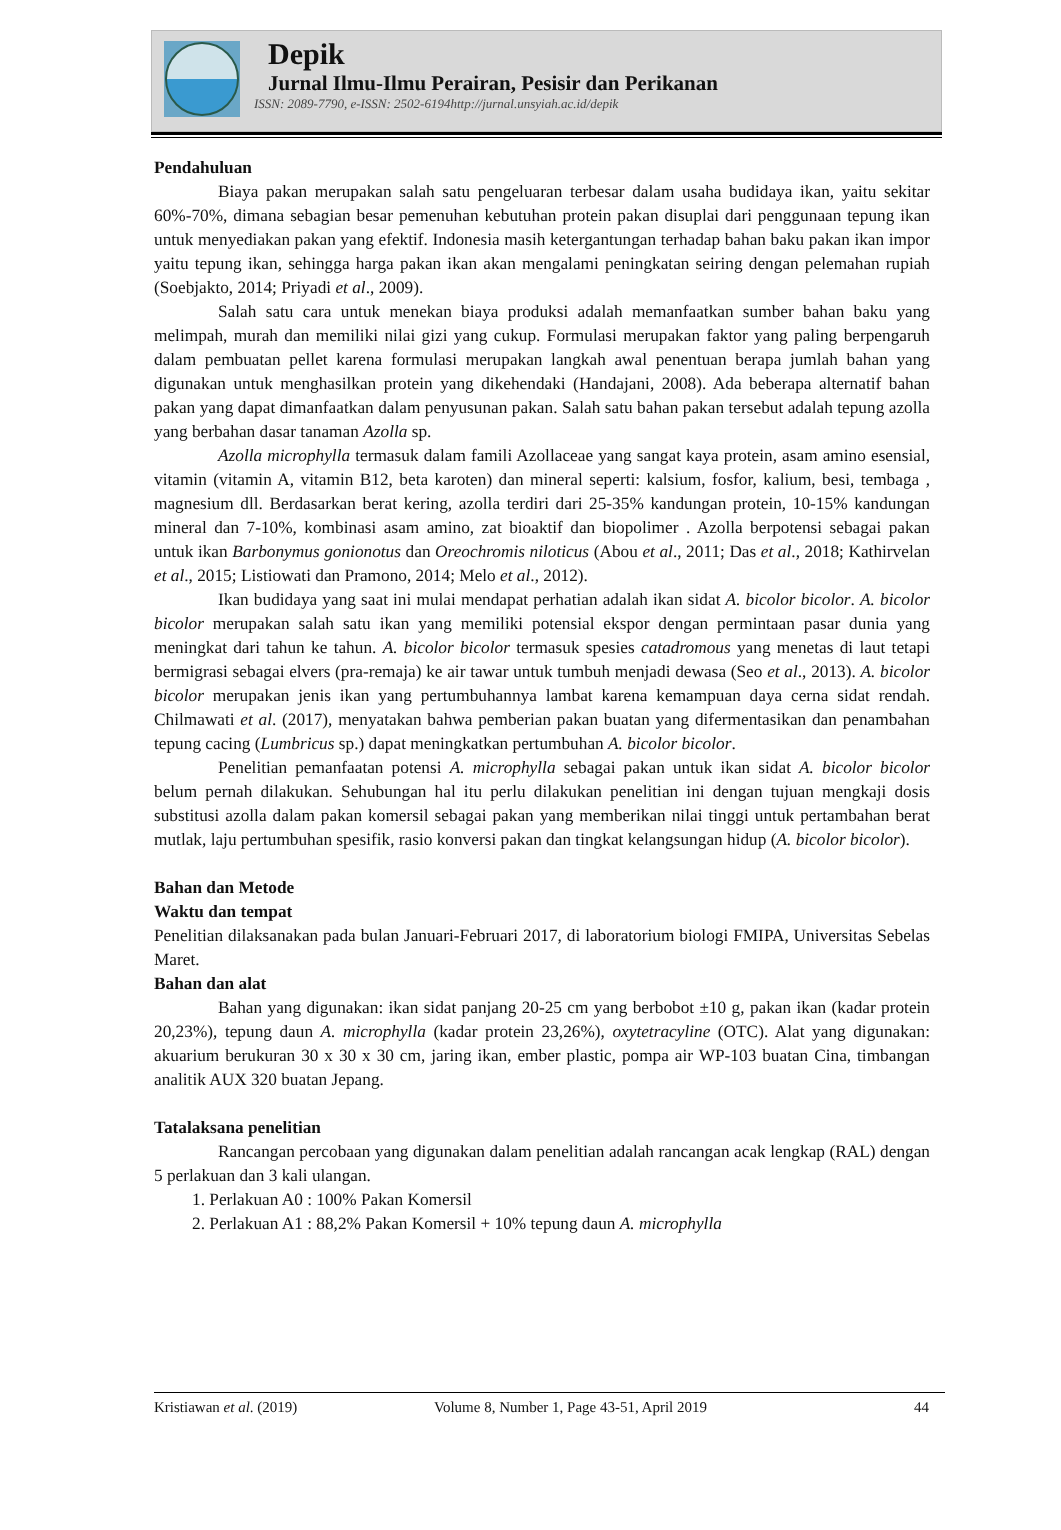Depik
Jurnal Ilmu-Ilmu Perairan, Pesisir dan Perikanan
ISSN: 2089-7790, e-ISSN: 2502-6194http://jurnal.unsyiah.ac.id/depik
Pendahuluan
Biaya pakan merupakan salah satu pengeluaran terbesar dalam usaha budidaya ikan, yaitu sekitar 60%-70%, dimana sebagian besar pemenuhan kebutuhan protein pakan disuplai dari penggunaan tepung ikan untuk menyediakan pakan yang efektif. Indonesia masih ketergantungan terhadap bahan baku pakan ikan impor yaitu tepung ikan, sehingga harga pakan ikan akan mengalami peningkatan seiring dengan pelemahan rupiah (Soebjakto, 2014; Priyadi et al., 2009).
Salah satu cara untuk menekan biaya produksi adalah memanfaatkan sumber bahan baku yang melimpah, murah dan memiliki nilai gizi yang cukup. Formulasi merupakan faktor yang paling berpengaruh dalam pembuatan pellet karena formulasi merupakan langkah awal penentuan berapa jumlah bahan yang digunakan untuk menghasilkan protein yang dikehendaki (Handajani, 2008). Ada beberapa alternatif bahan pakan yang dapat dimanfaatkan dalam penyusunan pakan. Salah satu bahan pakan tersebut adalah tepung azolla yang berbahan dasar tanaman Azolla sp.
Azolla microphylla termasuk dalam famili Azollaceae yang sangat kaya protein, asam amino esensial, vitamin (vitamin A, vitamin B12, beta karoten) dan mineral seperti: kalsium, fosfor, kalium, besi, tembaga , magnesium dll. Berdasarkan berat kering, azolla terdiri dari 25-35% kandungan protein, 10-15% kandungan mineral dan 7-10%, kombinasi asam amino, zat bioaktif dan biopolimer . Azolla berpotensi sebagai pakan untuk ikan Barbonymus gonionotus dan Oreochromis niloticus (Abou et al., 2011; Das et al., 2018; Kathirvelan et al., 2015; Listiowati dan Pramono, 2014; Melo et al., 2012).
Ikan budidaya yang saat ini mulai mendapat perhatian adalah ikan sidat A. bicolor bicolor. A. bicolor bicolor merupakan salah satu ikan yang memiliki potensial ekspor dengan permintaan pasar dunia yang meningkat dari tahun ke tahun. A. bicolor bicolor termasuk spesies catadromous yang menetas di laut tetapi bermigrasi sebagai elvers (pra-remaja) ke air tawar untuk tumbuh menjadi dewasa (Seo et al., 2013). A. bicolor bicolor merupakan jenis ikan yang pertumbuhannya lambat karena kemampuan daya cerna sidat rendah. Chilmawati et al. (2017), menyatakan bahwa pemberian pakan buatan yang difermentasikan dan penambahan tepung cacing (Lumbricus sp.) dapat meningkatkan pertumbuhan A. bicolor bicolor.
Penelitian pemanfaatan potensi A. microphylla sebagai pakan untuk ikan sidat A. bicolor bicolor belum pernah dilakukan. Sehubungan hal itu perlu dilakukan penelitian ini dengan tujuan mengkaji dosis substitusi azolla dalam pakan komersil sebagai pakan yang memberikan nilai tinggi untuk pertambahan berat mutlak, laju pertumbuhan spesifik, rasio konversi pakan dan tingkat kelangsungan hidup (A. bicolor bicolor).
Bahan dan Metode
Waktu dan tempat
Penelitian dilaksanakan pada bulan Januari-Februari 2017, di laboratorium biologi FMIPA, Universitas Sebelas Maret.
Bahan dan alat
Bahan yang digunakan: ikan sidat panjang 20-25 cm yang berbobot ±10 g, pakan ikan (kadar protein 20,23%), tepung daun A. microphylla (kadar protein 23,26%), oxytetracyline (OTC). Alat yang digunakan: akuarium berukuran 30 x 30 x 30 cm, jaring ikan, ember plastic, pompa air WP-103 buatan Cina, timbangan analitik AUX 320 buatan Jepang.
Tatalaksana penelitian
Rancangan percobaan yang digunakan dalam penelitian adalah rancangan acak lengkap (RAL) dengan 5 perlakuan dan 3 kali ulangan.
1. Perlakuan A0 : 100% Pakan Komersil
2. Perlakuan A1 : 88,2% Pakan Komersil + 10% tepung daun A. microphylla
Kristiawan et al. (2019) Volume 8, Number 1, Page 43-51, April 2019 44